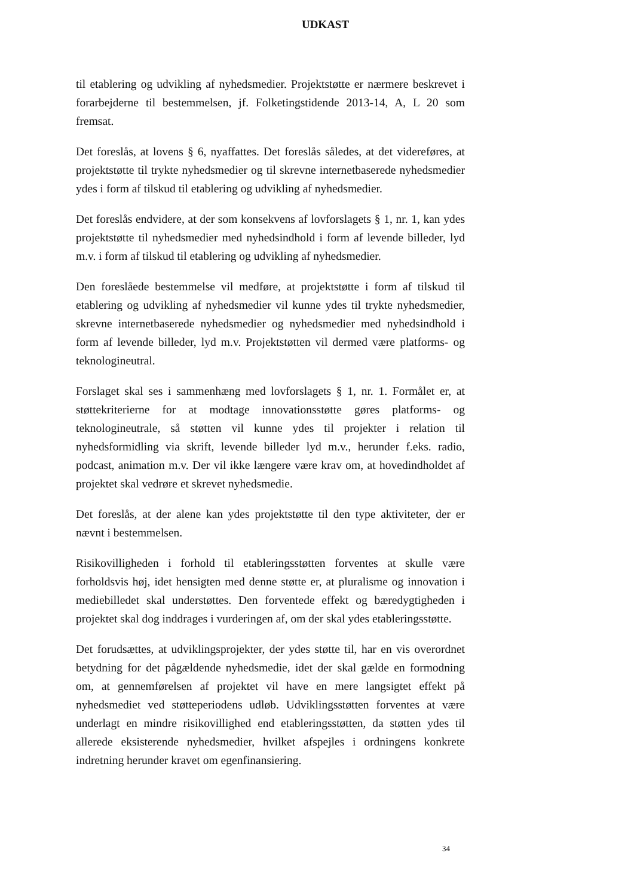UDKAST
til etablering og udvikling af nyhedsmedier. Projektstøtte er nærmere beskrevet i forarbejderne til bestemmelsen, jf. Folketingstidende 2013-14, A, L 20 som fremsat.
Det foreslås, at lovens § 6, nyaffattes. Det foreslås således, at det videreføres, at projektstøtte til trykte nyhedsmedier og til skrevne internetbaserede nyhedsmedier ydes i form af tilskud til etablering og udvikling af nyhedsmedier.
Det foreslås endvidere, at der som konsekvens af lovforslagets § 1, nr. 1, kan ydes projektstøtte til nyhedsmedier med nyhedsindhold i form af levende billeder, lyd m.v. i form af tilskud til etablering og udvikling af nyhedsmedier.
Den foreslåede bestemmelse vil medføre, at projektstøtte i form af tilskud til etablering og udvikling af nyhedsmedier vil kunne ydes til trykte nyhedsmedier, skrevne internetbaserede nyhedsmedier og nyhedsmedier med nyhedsindhold i form af levende billeder, lyd m.v. Projektstøtten vil dermed være platforms- og teknologineutral.
Forslaget skal ses i sammenhæng med lovforslagets § 1, nr. 1. Formålet er, at støttekriterierne for at modtage innovationsstøtte gøres platforms- og teknologineutrale, så støtten vil kunne ydes til projekter i relation til nyhedsformidling via skrift, levende billeder lyd m.v., herunder f.eks. radio, podcast, animation m.v. Der vil ikke længere være krav om, at hovedindholdet af projektet skal vedrøre et skrevet nyhedsmedie.
Det foreslås, at der alene kan ydes projektstøtte til den type aktiviteter, der er nævnt i bestemmelsen.
Risikovilligheden i forhold til etableringsstøtten forventes at skulle være forholdsvis høj, idet hensigten med denne støtte er, at pluralisme og innovation i mediebilledet skal understøttes. Den forventede effekt og bæredygtigheden i projektet skal dog inddrages i vurderingen af, om der skal ydes etableringsstøtte.
Det forudsættes, at udviklingsprojekter, der ydes støtte til, har en vis overordnet betydning for det pågældende nyhedsmedie, idet der skal gælde en formodning om, at gennemførelsen af projektet vil have en mere langsigtet effekt på nyhedsmediet ved støtteperiodens udløb. Udviklingsstøtten forventes at være underlagt en mindre risikovillighed end etableringsstøtten, da støtten ydes til allerede eksisterende nyhedsmedier, hvilket afspejles i ordningens konkrete indretning herunder kravet om egenfinansiering.
34